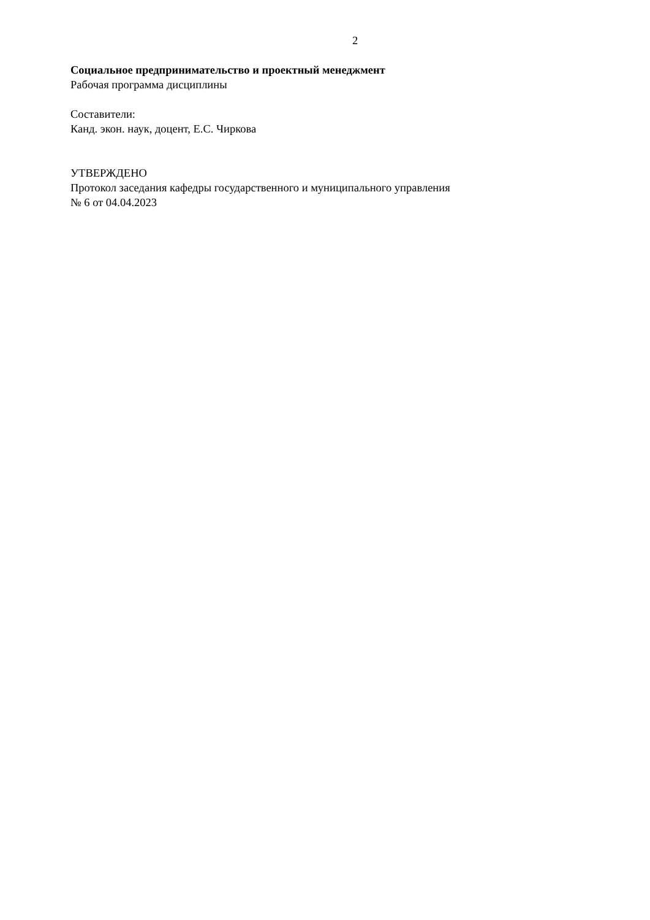2
Социальное предпринимательство и проектный менеджмент
Рабочая программа дисциплины
Составители:
Канд. экон. наук, доцент, Е.С. Чиркова
УТВЕРЖДЕНО
Протокол заседания кафедры государственного и муниципального управления
№ 6 от 04.04.2023